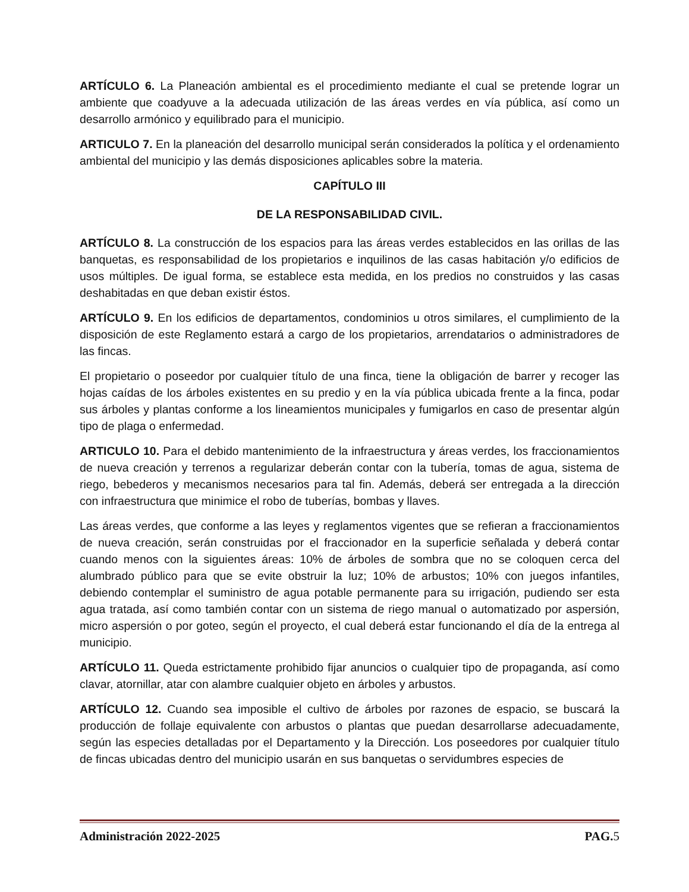ARTÍCULO 6. La Planeación ambiental es el procedimiento mediante el cual se pretende lograr un ambiente que coadyuve a la adecuada utilización de las áreas verdes en vía pública, así como un desarrollo armónico y equilibrado para el municipio.
ARTICULO 7. En la planeación del desarrollo municipal serán considerados la política y el ordenamiento ambiental del municipio y las demás disposiciones aplicables sobre la materia.
CAPÍTULO III
DE LA RESPONSABILIDAD CIVIL.
ARTÍCULO 8. La construcción de los espacios para las áreas verdes establecidos en las orillas de las banquetas, es responsabilidad de los propietarios e inquilinos de las casas habitación y/o edificios de usos múltiples. De igual forma, se establece esta medida, en los predios no construidos y las casas deshabitadas en que deban existir éstos.
ARTÍCULO 9. En los edificios de departamentos, condominios u otros similares, el cumplimiento de la disposición de este Reglamento estará a cargo de los propietarios, arrendatarios o administradores de las fincas.
El propietario o poseedor por cualquier título de una finca, tiene la obligación de barrer y recoger las hojas caídas de los árboles existentes en su predio y en la vía pública ubicada frente a la finca, podar sus árboles y plantas conforme a los lineamientos municipales y fumigarlos en caso de presentar algún tipo de plaga o enfermedad.
ARTICULO 10. Para el debido mantenimiento de la infraestructura y áreas verdes, los fraccionamientos de nueva creación y terrenos a regularizar deberán contar con la tubería, tomas de agua, sistema de riego, bebederos y mecanismos necesarios para tal fin. Además, deberá ser entregada a la dirección con infraestructura que minimice el robo de tuberías, bombas y llaves.
Las áreas verdes, que conforme a las leyes y reglamentos vigentes que se refieran a fraccionamientos de nueva creación, serán construidas por el fraccionador en la superficie señalada y deberá contar cuando menos con la siguientes áreas: 10% de árboles de sombra que no se coloquen cerca del alumbrado público para que se evite obstruir la luz; 10% de arbustos; 10% con juegos infantiles, debiendo contemplar el suministro de agua potable permanente para su irrigación, pudiendo ser esta agua tratada, así como también contar con un sistema de riego manual o automatizado por aspersión, micro aspersión o por goteo, según el proyecto, el cual deberá estar funcionando el día de la entrega al municipio.
ARTÍCULO 11. Queda estrictamente prohibido fijar anuncios o cualquier tipo de propaganda, así como clavar, atornillar, atar con alambre cualquier objeto en árboles y arbustos.
ARTÍCULO 12. Cuando sea imposible el cultivo de árboles por razones de espacio, se buscará la producción de follaje equivalente con arbustos o plantas que puedan desarrollarse adecuadamente, según las especies detalladas por el Departamento y la Dirección. Los poseedores por cualquier título de fincas ubicadas dentro del municipio usarán en sus banquetas o servidumbres especies de
Administración 2022-2025 PAG. 5